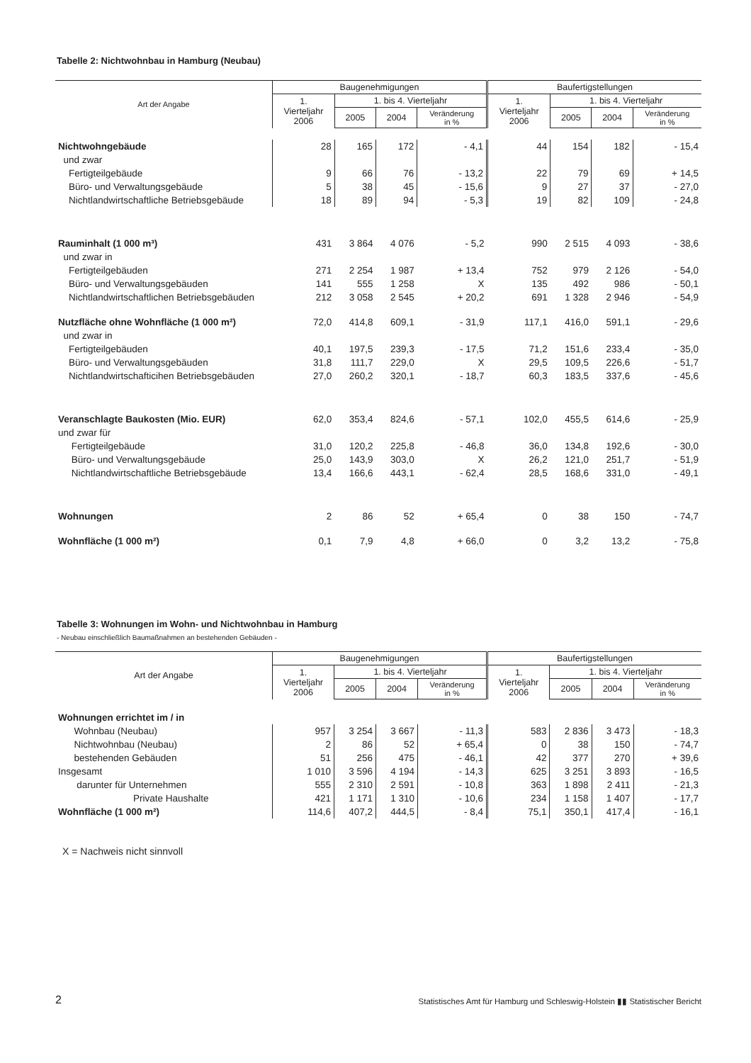Tabelle 2: Nichtwohnbau in Hamburg (Neubau)
| Art der Angabe | Baugenehmigungen | | | | Baufertigstellungen | | | |
| --- | --- | --- | --- | --- | --- | --- | --- | --- |
| | 1. Vierteljahr 2006 | 1. bis 4. Vierteljahr | | | 1. Vierteljahr 2006 | 1. bis 4. Vierteljahr | | |
| | | 2005 | 2004 | Veränderung in % | | 2005 | 2004 | Veränderung in % |
| Nichtwohngebäude | 28 | 165 | 172 | - 4,1 | 44 | 154 | 182 | - 15,4 |
| und zwar | | | | | | | | |
| Fertigteilgebäude | 9 | 66 | 76 | - 13,2 | 22 | 79 | 69 | + 14,5 |
| Büro- und Verwaltungsgebäude | 5 | 38 | 45 | - 15,6 | 9 | 27 | 37 | - 27,0 |
| Nichtlandwirtschaftliche Betriebsgebäude | 18 | 89 | 94 | - 5,3 | 19 | 82 | 109 | - 24,8 |
| Rauminhalt (1 000 m³) | 431 | 3 864 | 4 076 | - 5,2 | 990 | 2 515 | 4 093 | - 38,6 |
| und zwar in | | | | | | | | |
| Fertigteilgebäuden | 271 | 2 254 | 1 987 | + 13,4 | 752 | 979 | 2 126 | - 54,0 |
| Büro- und Verwaltungsgebäuden | 141 | 555 | 1 258 | X | 135 | 492 | 986 | - 50,1 |
| Nichtlandwirtschaftlichen Betriebsgebäuden | 212 | 3 058 | 2 545 | + 20,2 | 691 | 1 328 | 2 946 | - 54,9 |
| Nutzfläche ohne Wohnfläche (1 000 m²) | 72,0 | 414,8 | 609,1 | - 31,9 | 117,1 | 416,0 | 591,1 | - 29,6 |
| und zwar in | | | | | | | | |
| Fertigteilgebäuden | 40,1 | 197,5 | 239,3 | - 17,5 | 71,2 | 151,6 | 233,4 | - 35,0 |
| Büro- und Verwaltungsgebäuden | 31,8 | 111,7 | 229,0 | X | 29,5 | 109,5 | 226,6 | - 51,7 |
| Nichtlandwirtschafticihen Betriebsgebäuden | 27,0 | 260,2 | 320,1 | - 18,7 | 60,3 | 183,5 | 337,6 | - 45,6 |
| Veranschlagte Baukosten (Mio. EUR) | 62,0 | 353,4 | 824,6 | - 57,1 | 102,0 | 455,5 | 614,6 | - 25,9 |
| und zwar für | | | | | | | | |
| Fertigteilgebäude | 31,0 | 120,2 | 225,8 | - 46,8 | 36,0 | 134,8 | 192,6 | - 30,0 |
| Büro- und Verwaltungsgebäude | 25,0 | 143,9 | 303,0 | X | 26,2 | 121,0 | 251,7 | - 51,9 |
| Nichtlandwirtschaftliche Betriebsgebäude | 13,4 | 166,6 | 443,1 | - 62,4 | 28,5 | 168,6 | 331,0 | - 49,1 |
| Wohnungen | 2 | 86 | 52 | + 65,4 | 0 | 38 | 150 | - 74,7 |
| Wohnfläche (1 000 m²) | 0,1 | 7,9 | 4,8 | + 66,0 | 0 | 3,2 | 13,2 | - 75,8 |
Tabelle 3: Wohnungen im Wohn- und Nichtwohnbau in Hamburg
- Neubau einschließlich Baumaßnahmen an bestehenden Gebäuden -
| Art der Angabe | Baugenehmigungen | | | | Baufertigstellungen | | | |
| --- | --- | --- | --- | --- | --- | --- | --- | --- |
| | 1. Vierteljahr 2006 | 1. bis 4. Vierteljahr | | | 1. Vierteljahr 2006 | 1. bis 4. Vierteljahr | | |
| | | 2005 | 2004 | Veränderung in % | | 2005 | 2004 | Veränderung in % |
| Wohnungen errichtet im / in | | | | | | | | |
| Wohnbau (Neubau) | 957 | 3 254 | 3 667 | - 11,3 | 583 | 2 836 | 3 473 | - 18,3 |
| Nichtwohnbau (Neubau) | 2 | 86 | 52 | + 65,4 | 0 | 38 | 150 | - 74,7 |
| bestehenden Gebäuden | 51 | 256 | 475 | - 46,1 | 42 | 377 | 270 | + 39,6 |
| Insgesamt | 1 010 | 3 596 | 4 194 | - 14,3 | 625 | 3 251 | 3 893 | - 16,5 |
| darunter für Unternehmen | 555 | 2 310 | 2 591 | - 10,8 | 363 | 1 898 | 2 411 | - 21,3 |
| Private Haushalte | 421 | 1 171 | 1 310 | - 10,6 | 234 | 1 158 | 1 407 | - 17,7 |
| Wohnfläche (1 000 m²) | 114,6 | 407,2 | 444,5 | - 8,4 | 75,1 | 350,1 | 417,4 | - 16,1 |
X = Nachweis nicht sinnvoll
2 Statistisches Amt für Hamburg und Schleswig-Holstein ▮▮ Statistischer Bericht